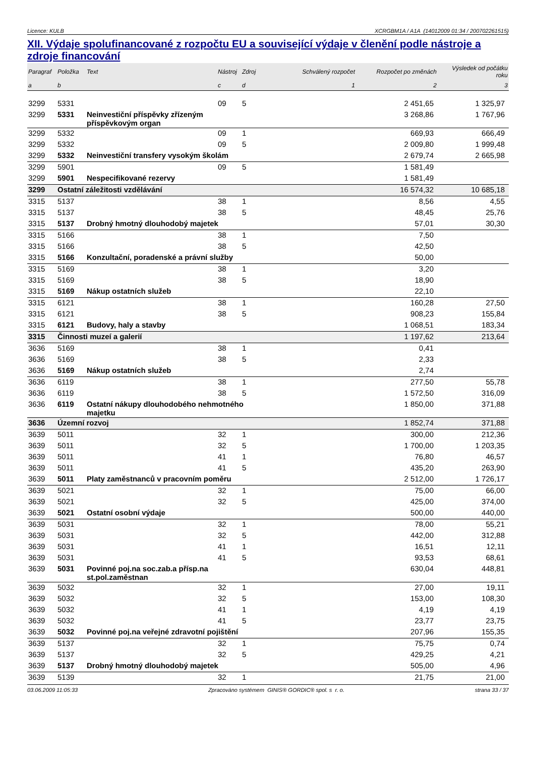Licence: KULB XCRGBM1A / A1A (14012009 01:34 / 200702261515)
XII. Výdaje spolufinancované z rozpočtu EU a související výdaje v členění podle nástroje a zdroje financování
| Paragraf | Položka | Text | Nástroj | Zdroj | Schválený rozpočet | Rozpočet po změnách | Výsledek od počátku roku |
| --- | --- | --- | --- | --- | --- | --- | --- |
| a | b | | c | d | 1 | 2 | 3 |
| 3299 | 5331 | | 09 | 5 | | 2 451,65 | 1 325,97 |
| 3299 | 5331 | Neinvestiční příspěvky zřízeným příspěvkovým organ | | | | 3 268,86 | 1 767,96 |
| 3299 | 5332 | | 09 | 1 | | 669,93 | 666,49 |
| 3299 | 5332 | | 09 | 5 | | 2 009,80 | 1 999,48 |
| 3299 | 5332 | Neinvestiční transfery vysokým školám | | | | 2 679,74 | 2 665,98 |
| 3299 | 5901 | | 09 | 5 | | 1 581,49 | |
| 3299 | 5901 | Nespecifikované rezervy | | | | 1 581,49 | |
| 3299 | Ostatní záležitosti vzdělávání | | | | | 16 574,32 | 10 685,18 |
| 3315 | 5137 | | 38 | 1 | | 8,56 | 4,55 |
| 3315 | 5137 | | 38 | 5 | | 48,45 | 25,76 |
| 3315 | 5137 | Drobný hmotný dlouhodobý majetek | | | | 57,01 | 30,30 |
| 3315 | 5166 | | 38 | 1 | | 7,50 | |
| 3315 | 5166 | | 38 | 5 | | 42,50 | |
| 3315 | 5166 | Konzultační, poradenské a právní služby | | | | 50,00 | |
| 3315 | 5169 | | 38 | 1 | | 3,20 | |
| 3315 | 5169 | | 38 | 5 | | 18,90 | |
| 3315 | 5169 | Nákup ostatních služeb | | | | 22,10 | |
| 3315 | 6121 | | 38 | 1 | | 160,28 | 27,50 |
| 3315 | 6121 | | 38 | 5 | | 908,23 | 155,84 |
| 3315 | 6121 | Budovy, haly a stavby | | | | 1 068,51 | 183,34 |
| 3315 | Činnosti muzeí a galerií | | | | | 1 197,62 | 213,64 |
| 3636 | 5169 | | 38 | 1 | | 0,41 | |
| 3636 | 5169 | | 38 | 5 | | 2,33 | |
| 3636 | 5169 | Nákup ostatních služeb | | | | 2,74 | |
| 3636 | 6119 | | 38 | 1 | | 277,50 | 55,78 |
| 3636 | 6119 | | 38 | 5 | | 1 572,50 | 316,09 |
| 3636 | 6119 | Ostatní nákupy dlouhodobého nehmotného majetku | | | | 1 850,00 | 371,88 |
| 3636 | Územní rozvoj | | | | | 1 852,74 | 371,88 |
| 3639 | 5011 | | 32 | 1 | | 300,00 | 212,36 |
| 3639 | 5011 | | 32 | 5 | | 1 700,00 | 1 203,35 |
| 3639 | 5011 | | 41 | 1 | | 76,80 | 46,57 |
| 3639 | 5011 | | 41 | 5 | | 435,20 | 263,90 |
| 3639 | 5011 | Platy zaměstnanců v pracovním poměru | | | | 2 512,00 | 1 726,17 |
| 3639 | 5021 | | 32 | 1 | | 75,00 | 66,00 |
| 3639 | 5021 | | 32 | 5 | | 425,00 | 374,00 |
| 3639 | 5021 | Ostatní osobní výdaje | | | | 500,00 | 440,00 |
| 3639 | 5031 | | 32 | 1 | | 78,00 | 55,21 |
| 3639 | 5031 | | 32 | 5 | | 442,00 | 312,88 |
| 3639 | 5031 | | 41 | 1 | | 16,51 | 12,11 |
| 3639 | 5031 | | 41 | 5 | | 93,53 | 68,61 |
| 3639 | 5031 | Povinné poj.na soc.zab.a přísp.na st.pol.zaměstnan | | | | 630,04 | 448,81 |
| 3639 | 5032 | | 32 | 1 | | 27,00 | 19,11 |
| 3639 | 5032 | | 32 | 5 | | 153,00 | 108,30 |
| 3639 | 5032 | | 41 | 1 | | 4,19 | 4,19 |
| 3639 | 5032 | | 41 | 5 | | 23,77 | 23,75 |
| 3639 | 5032 | Povinné poj.na veřejné zdravotní pojištění | | | | 207,96 | 155,35 |
| 3639 | 5137 | | 32 | 1 | | 75,75 | 0,74 |
| 3639 | 5137 | | 32 | 5 | | 429,25 | 4,21 |
| 3639 | 5137 | Drobný hmotný dlouhodobý majetek | | | | 505,00 | 4,96 |
| 3639 | 5139 | | 32 | 1 | | 21,75 | 21,00 |
03.06.2009 11:05:33 Zpracováno systémem GINIS® GORDIC® spol. s r. o. strana 33 / 37